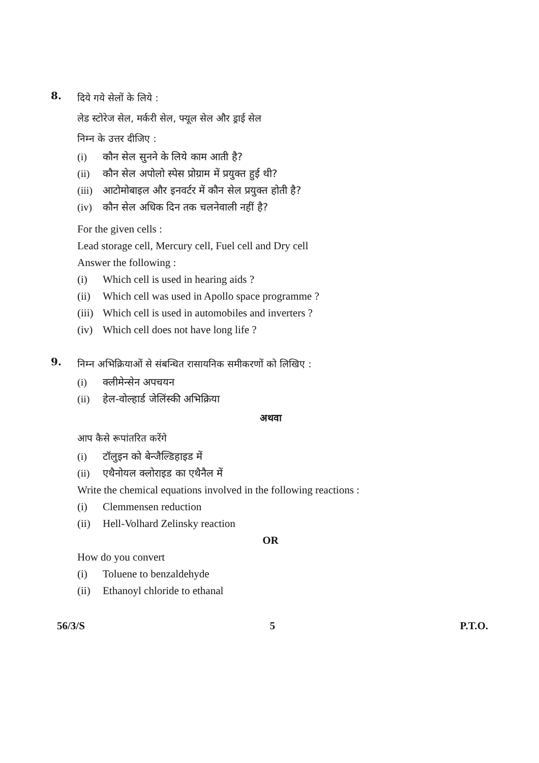8.
दिये गये सेलों के लिये :
लेड स्टोरेज सेल, मर्करी सेल, फ्यूल सेल और ड्राई सेल
निम्न के उत्तर दीजिए :
(i) कौन सेल सुनने के लिये काम आती है?
(ii) कौन सेल अपोलो स्पेस प्रोग्राम में प्रयुक्त हुई थी?
(iii) आटोमोबाइल और इनवर्टर में कौन सेल प्रयुक्त होती है?
(iv) कौन सेल अधिक दिन तक चलनेवाली नहीं है?
For the given cells :
Lead storage cell, Mercury cell, Fuel cell and Dry cell
Answer the following :
(i) Which cell is used in hearing aids ?
(ii) Which cell was used in Apollo space programme ?
(iii) Which cell is used in automobiles and inverters ?
(iv) Which cell does not have long life ?
9.
निम्न अभिक्रियाओं से संबन्धित रासायनिक समीकरणों को लिखिए :
(i) क्लीमेन्सेन अपचयन
(ii) हेल-वोल्हार्ड जेलिंस्की अभिक्रिया
अथवा
आप कैसे रूपांतरित करेंगे
(i) टॉलुइन को बेन्जैल्डिहाइड में
(ii) एथैनोयल क्लोराइड का एथैनैल में
Write the chemical equations involved in the following reactions :
(i) Clemmensen reduction
(ii) Hell-Volhard Zelinsky reaction
OR
How do you convert
(i) Toluene to benzaldehyde
(ii) Ethanoyl chloride to ethanal
56/3/S 5 P.T.O.